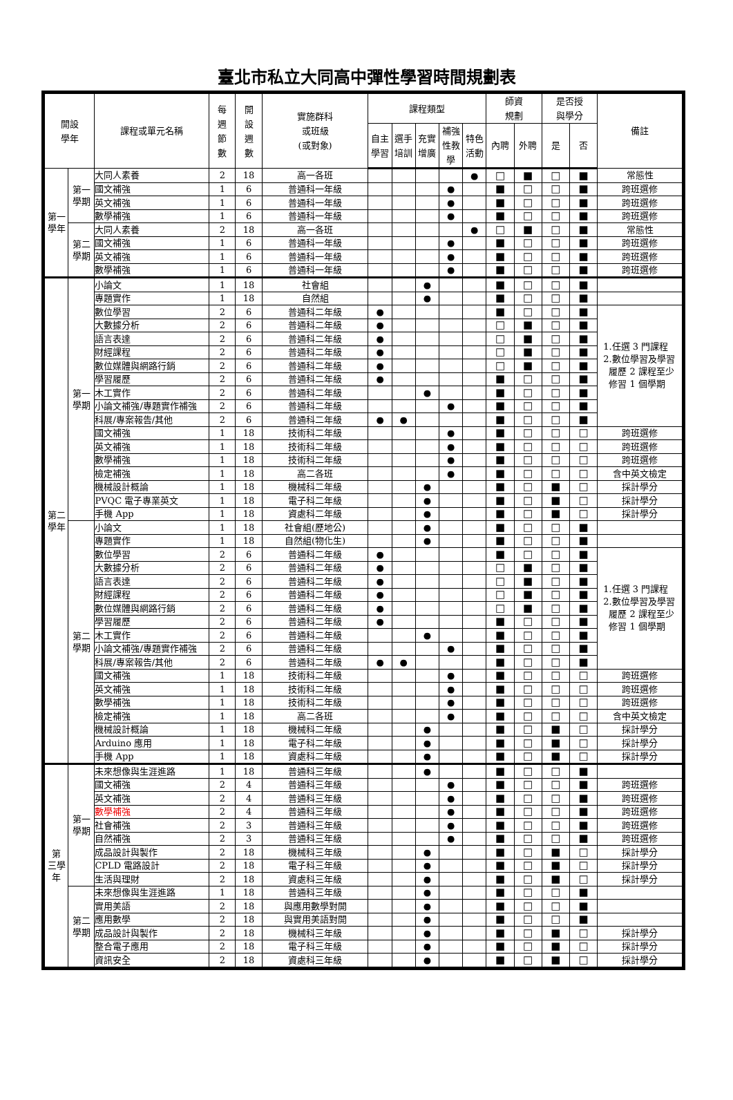臺北市私立大同高中彈性學習時間規劃表
| 開設 學年 | | 課程或單元名稱 | 每 週 節 數 | 開 設 週 數 | 實施群科 或班級 (或對象) | 課程類型 | | | | | 師資 規劃 | | 是否授 與學分 | | 備註 |
| --- | --- | --- | --- | --- | --- | --- | --- | --- | --- | --- | --- | --- | --- | --- | --- |
| | | | | | | 自主 學習 | 選手 培訓 | 充實 增廣 | 補強 性教 學 | 特色 活動 | 內聘 | 外聘 | 是 | 否 | |
| 第一 學年 | 第一 學期 | 大同人素養 | 2 | 18 | 高一各班 | | | | | ● | □ | ■ | □ | ■ | 常態性 |
| | | 國文補強 | 1 | 6 | 普通科一年級 | | | | ● | | ■ | □ | □ | ■ | 跨班選修 |
| | | 英文補強 | 1 | 6 | 普通科一年級 | | | | ● | | ■ | □ | □ | ■ | 跨班選修 |
| | | 數學補強 | 1 | 6 | 普通科一年級 | | | | ● | | ■ | □ | □ | ■ | 跨班選修 |
| | 第二 學期 | 大同人素養 | 2 | 18 | 高一各班 | | | | | ● | □ | ■ | □ | ■ | 常態性 |
| | | 國文補強 | 1 | 6 | 普通科一年級 | | | | ● | | ■ | □ | □ | ■ | 跨班選修 |
| | | 英文補強 | 1 | 6 | 普通科一年級 | | | | ● | | ■ | □ | □ | ■ | 跨班選修 |
| | | 數學補強 | 1 | 6 | 普通科一年級 | | | | ● | | ■ | □ | □ | ■ | 跨班選修 |
| 第二 學年 | 第一 學期 | 小論文 | 1 | 18 | 社會組 | | | ● | | | ■ | □ | □ | ■ | |
| | | 專題實作 | 1 | 18 | 自然組 | | | ● | | | ■ | □ | □ | ■ | |
| | | 數位學習 | 2 | 6 | 普通科二年級 | ● | | | | | ■ | □ | □ | ■ | 1.任選 3 門課程 2.數位學習及學習 履歷 2 課程至少 修習 1 個學期 |
| | | 大數據分析 | 2 | 6 | 普通科二年級 | ● | | | | | □ | ■ | □ | ■ | |
| | | 語言表達 | 2 | 6 | 普通科二年級 | ● | | | | | □ | ■ | □ | ■ | |
| | | 財經課程 | 2 | 6 | 普通科二年級 | ● | | | | | □ | ■ | □ | ■ | |
| | | 數位媒體與網路行銷 | 2 | 6 | 普通科二年級 | ● | | | | | □ | ■ | □ | ■ | |
| | | 學習履歷 | 2 | 6 | 普通科二年級 | ● | | | | | ■ | □ | □ | ■ | |
| | | 木工實作 | 2 | 6 | 普通科二年級 | | | ● | | | ■ | □ | □ | ■ | |
| | | 小論文補強/專題實作補強 | 2 | 6 | 普通科二年級 | | | | ● | | ■ | □ | □ | ■ | |
| | | 科展/專案報告/其他 | 2 | 6 | 普通科二年級 | ● | ● | | | | ■ | □ | □ | ■ | |
| | | 國文補強 | 1 | 18 | 技術科二年級 | | | | ● | | ■ | □ | □ | □ | 跨班選修 |
| | | 英文補強 | 1 | 18 | 技術科二年級 | | | | ● | | ■ | □ | □ | □ | 跨班選修 |
| | | 數學補強 | 1 | 18 | 技術科二年級 | | | | ● | | ■ | □ | □ | □ | 跨班選修 |
| | | 檢定補強 | 1 | 18 | 高二各班 | | | | ● | | ■ | □ | □ | □ | 含中英文檢定 |
| | | 機械設計概論 | 1 | 18 | 機械科二年級 | | | ● | | | ■ | □ | ■ | □ | 採計學分 |
| | | PVQC 電子專業英文 | 1 | 18 | 電子科二年級 | | | ● | | | ■ | □ | ■ | □ | 採計學分 |
| | | 手機 App | 1 | 18 | 資處科二年級 | | | ● | | | ■ | □ | ■ | □ | 採計學分 |
| | 第二 學期 | 小論文 | 1 | 18 | 社會組(歷地公) | | | ● | | | ■ | □ | □ | ■ | |
| | | 專題實作 | 1 | 18 | 自然組(物化生) | | | ● | | | ■ | □ | □ | ■ | |
| | | 數位學習 | 2 | 6 | 普通科二年級 | ● | | | | | ■ | □ | □ | ■ | 1.任選 3 門課程 2.數位學習及學習 履歷 2 課程至少 修習 1 個學期 |
| | | 大數據分析 | 2 | 6 | 普通科二年級 | ● | | | | | □ | ■ | □ | ■ | |
| | | 語言表達 | 2 | 6 | 普通科二年級 | ● | | | | | □ | ■ | □ | ■ | |
| | | 財經課程 | 2 | 6 | 普通科二年級 | ● | | | | | □ | ■ | □ | ■ | |
| | | 數位媒體與網路行銷 | 2 | 6 | 普通科二年級 | ● | | | | | □ | ■ | □ | ■ | |
| | | 學習履歷 | 2 | 6 | 普通科二年級 | ● | | | | | ■ | □ | □ | ■ | |
| | | 木工實作 | 2 | 6 | 普通科二年級 | | | ● | | | ■ | □ | □ | ■ | |
| | | 小論文補強/專題實作補強 | 2 | 6 | 普通科二年級 | | | | ● | | ■ | □ | □ | ■ | |
| | | 科展/專案報告/其他 | 2 | 6 | 普通科二年級 | ● | ● | | | | ■ | □ | □ | ■ | |
| | | 國文補強 | 1 | 18 | 技術科二年級 | | | | ● | | ■ | □ | □ | □ | 跨班選修 |
| | | 英文補強 | 1 | 18 | 技術科二年級 | | | | ● | | ■ | □ | □ | □ | 跨班選修 |
| | | 數學補強 | 1 | 18 | 技術科二年級 | | | | ● | | ■ | □ | □ | □ | 跨班選修 |
| | | 檢定補強 | 1 | 18 | 高二各班 | | | | ● | | ■ | □ | □ | □ | 含中英文檢定 |
| | | 機械設計概論 | 1 | 18 | 機械科二年級 | | | ● | | | ■ | □ | ■ | □ | 採計學分 |
| | | Arduino 應用 | 1 | 18 | 電子科二年級 | | | ● | | | ■ | □ | ■ | □ | 採計學分 |
| | | 手機 App | 1 | 18 | 資處科二年級 | | | ● | | | ■ | □ | ■ | □ | 採計學分 |
| 第 三學 年 | 第一 學期 | 未來想像與生涯進路 | 1 | 18 | 普通科三年級 | | | ● | | | ■ | □ | □ | ■ | |
| | | 國文補強 | 2 | 4 | 普通科三年級 | | | | ● | | ■ | □ | □ | ■ | 跨班選修 |
| | | 英文補強 | 2 | 4 | 普通科三年級 | | | | ● | | ■ | □ | □ | ■ | 跨班選修 |
| | | 數學補強 | 2 | 4 | 普通科三年級 | | | | ● | | ■ | □ | □ | ■ | 跨班選修 |
| | | 社會補強 | 2 | 3 | 普通科三年級 | | | | ● | | ■ | □ | □ | ■ | 跨班選修 |
| | | 自然補強 | 2 | 3 | 普通科三年級 | | | | ● | | ■ | □ | □ | ■ | 跨班選修 |
| | | 成品設計與製作 | 2 | 18 | 機械科三年級 | | | ● | | | ■ | □ | ■ | □ | 採計學分 |
| | | CPLD 電路設計 | 2 | 18 | 電子科三年級 | | | ● | | | ■ | □ | ■ | □ | 採計學分 |
| | | 生活與理財 | 2 | 18 | 資處科三年級 | | | ● | | | ■ | □ | ■ | □ | 採計學分 |
| | 第二 學期 | 未來想像與生涯進路 | 1 | 18 | 普通科三年級 | | | ● | | | ■ | □ | □ | ■ | |
| | | 實用美語 | 2 | 18 | 與應用數學對開 | | | ● | | | ■ | □ | □ | ■ | |
| | | 應用數學 | 2 | 18 | 與實用美語對開 | | | ● | | | ■ | □ | □ | ■ | |
| | | 成品設計與製作 | 2 | 18 | 機械科三年級 | | | ● | | | ■ | □ | ■ | □ | 採計學分 |
| | | 整合電子應用 | 2 | 18 | 電子科三年級 | | | ● | | | ■ | □ | ■ | □ | 採計學分 |
| | | 資訊安全 | 2 | 18 | 資處科三年級 | | | ● | | | ■ | □ | ■ | □ | 採計學分 |